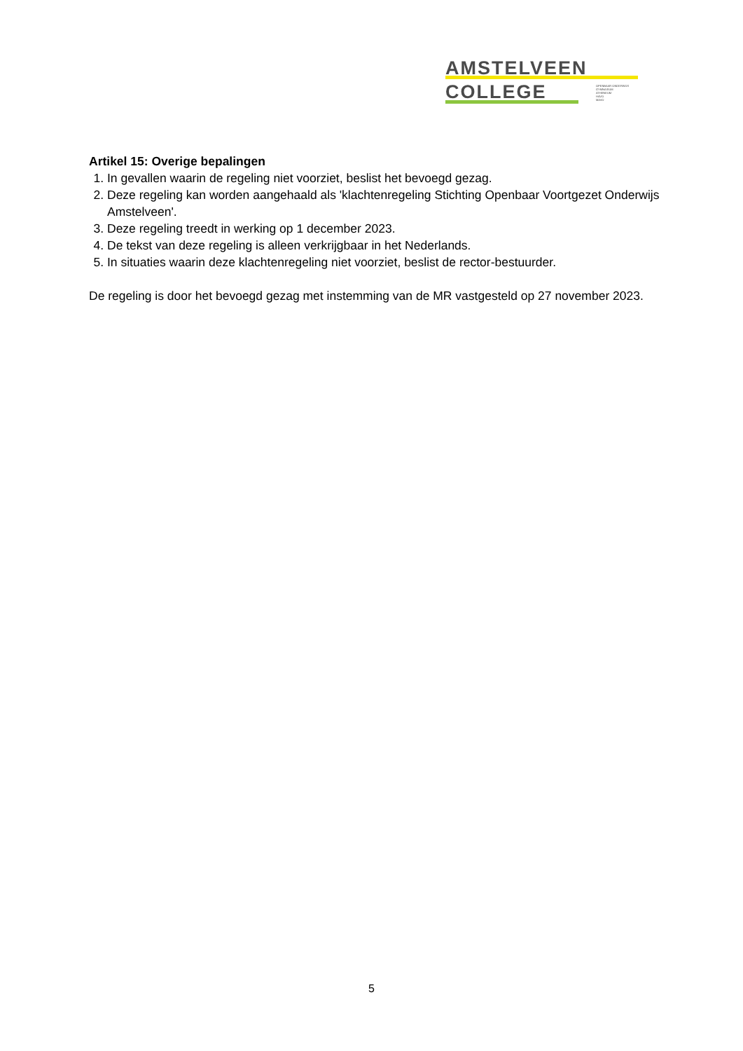AMSTELVEEN
COLLEGE
OPENBAAR ONDERWIJS
GYMNASIUM
ATHENEUM
HAVO
MAVO
Artikel 15: Overige bepalingen
1. In gevallen waarin de regeling niet voorziet, beslist het bevoegd gezag.
2. Deze regeling kan worden aangehaald als 'klachtenregeling Stichting Openbaar Voortgezet Onderwijs Amstelveen'.
3. Deze regeling treedt in werking op 1 december 2023.
4. De tekst van deze regeling is alleen verkrijgbaar in het Nederlands.
5. In situaties waarin deze klachtenregeling niet voorziet, beslist de rector-bestuurder.
De regeling is door het bevoegd gezag met instemming van de MR vastgesteld op 27 november 2023.
5